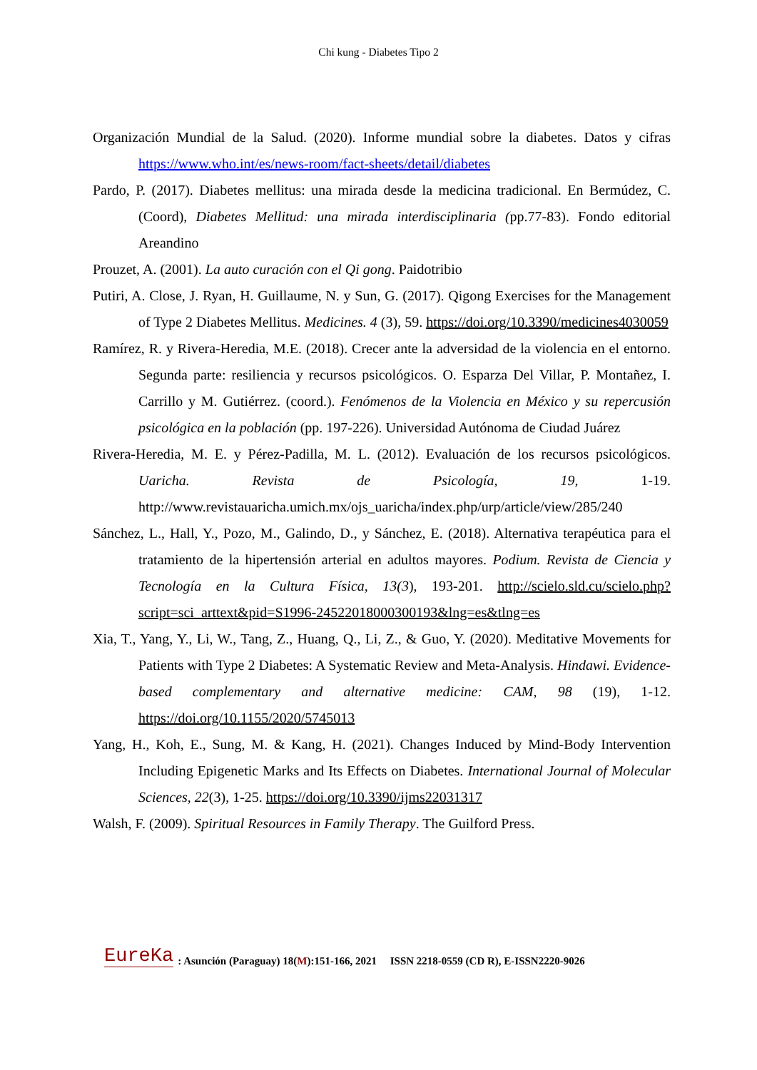Chi kung - Diabetes Tipo 2
Organización Mundial de la Salud. (2020). Informe mundial sobre la diabetes. Datos y cifras https://www.who.int/es/news-room/fact-sheets/detail/diabetes
Pardo, P. (2017). Diabetes mellitus: una mirada desde la medicina tradicional. En Bermúdez, C. (Coord), Diabetes Mellitud: una mirada interdisciplinaria (pp.77-83). Fondo editorial Areandino
Prouzet, A. (2001). La auto curación con el Qi gong. Paidotribio
Putiri, A. Close, J. Ryan, H. Guillaume, N. y Sun, G. (2017). Qigong Exercises for the Management of Type 2 Diabetes Mellitus. Medicines. 4 (3), 59. https://doi.org/10.3390/medicines4030059
Ramírez, R. y Rivera-Heredia, M.E. (2018). Crecer ante la adversidad de la violencia en el entorno. Segunda parte: resiliencia y recursos psicológicos. O. Esparza Del Villar, P. Montañez, I. Carrillo y M. Gutiérrez. (coord.). Fenómenos de la Violencia en México y su repercusión psicológica en la población (pp. 197-226). Universidad Autónoma de Ciudad Juárez
Rivera-Heredia, M. E. y Pérez-Padilla, M. L. (2012). Evaluación de los recursos psicológicos. Uaricha. Revista de Psicología, 19, 1-19. http://www.revistauaricha.umich.mx/ojs_uaricha/index.php/urp/article/view/285/240
Sánchez, L., Hall, Y., Pozo, M., Galindo, D., y Sánchez, E. (2018). Alternativa terapéutica para el tratamiento de la hipertensión arterial en adultos mayores. Podium. Revista de Ciencia y Tecnología en la Cultura Física, 13(3), 193-201. http://scielo.sld.cu/scielo.php?script=sci_arttext&pid=S1996-24522018000300193&lng=es&tlng=es
Xia, T., Yang, Y., Li, W., Tang, Z., Huang, Q., Li, Z., & Guo, Y. (2020). Meditative Movements for Patients with Type 2 Diabetes: A Systematic Review and Meta-Analysis. Hindawi. Evidence-based complementary and alternative medicine: CAM, 98 (19), 1-12. https://doi.org/10.1155/2020/5745013
Yang, H., Koh, E., Sung, M. & Kang, H. (2021). Changes Induced by Mind-Body Intervention Including Epigenetic Marks and Its Effects on Diabetes. International Journal of Molecular Sciences, 22(3), 1-25. https://doi.org/10.3390/ijms22031317
Walsh, F. (2009). Spiritual Resources in Family Therapy. The Guilford Press.
EureKa: Asunción (Paraguay) 18(M):151-166, 2021 ISSN 2218-0559 (CD R), E-ISSN2220-9026